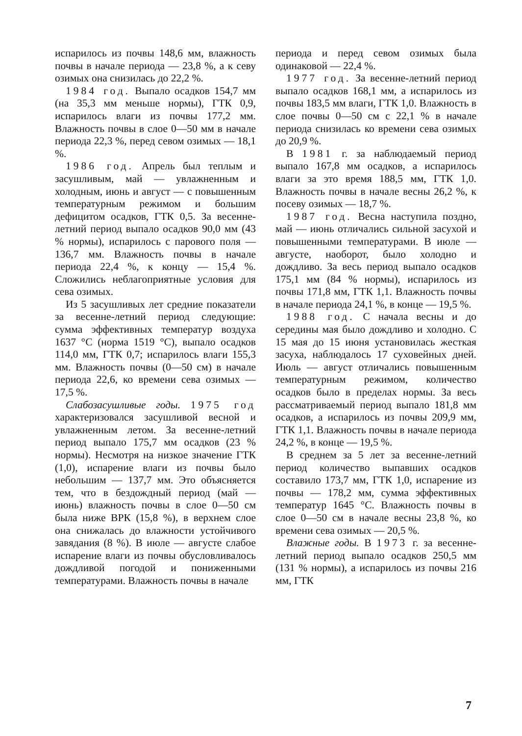испарилось из почвы 148,6 мм, влажность почвы в начале периода — 23,8 %, а к севу озимых она снизилась до 22,2 %.
1984 год. Выпало осадков 154,7 мм (на 35,3 мм меньше нормы), ГТК 0,9, испарилось влаги из почвы 177,2 мм. Влажность почвы в слое 0—50 мм в начале периода 22,3 %, перед севом озимых — 18,1 %.
1986 год. Апрель был теплым и засушливым, май — увлажненным и холодным, июнь и август — с повышенным температурным режимом и большим дефицитом осадков, ГТК 0,5. За весенне-летний период выпало осадков 90,0 мм (43 % нормы), испарилось с парового поля — 136,7 мм. Влажность почвы в начале периода 22,4 %, к концу — 15,4 %. Сложились неблагоприятные условия для сева озимых.
Из 5 засушливых лет средние показатели за весенне-летний период следующие: сумма эффективных температур воздуха 1637 °С (норма 1519 °С), выпало осадков 114,0 мм, ГТК 0,7; испарилось влаги 155,3 мм. Влажность почвы (0—50 см) в начале периода 22,6, ко времени сева озимых — 17,5 %.
Слабозасушливые годы. 1975 год характеризовался засушливой весной и увлажненным летом. За весенне-летний период выпало 175,7 мм осадков (23 % нормы). Несмотря на низкое значение ГТК (1,0), испарение влаги из почвы было небольшим — 137,7 мм. Это объясняется тем, что в бездождный период (май — июнь) влажность почвы в слое 0—50 см была ниже ВРК (15,8 %), в верхнем слое она снижалась до влажности устойчивого завядания (8 %). В июле — августе слабое испарение влаги из почвы обусловливалось дождливой погодой и пониженными температурами. Влажность почвы в начале
периода и перед севом озимых была одинаковой — 22,4 %.
1977 год. За весенне-летний период выпало осадков 168,1 мм, а испарилось из почвы 183,5 мм влаги, ГТК 1,0. Влажность в слое почвы 0—50 см с 22,1 % в начале периода снизилась ко времени сева озимых до 20,9 %.
В 1981 г. за наблюдаемый период выпало 167,8 мм осадков, а испарилось влаги за это время 188,5 мм, ГТК 1,0. Влажность почвы в начале весны 26,2 %, к посеву озимых — 18,7 %.
1987 год. Весна наступила поздно, май — июнь отличались сильной засухой и повышенными температурами. В июле — августе, наоборот, было холодно и дождливо. За весь период выпало осадков 175,1 мм (84 % нормы), испарилось из почвы 171,8 мм, ГТК 1,1. Влажность почвы в начале периода 24,1 %, в конце — 19,5 %.
1988 год. С начала весны и до середины мая было дождливо и холодно. С 15 мая до 15 июня установилась жесткая засуха, наблюдалось 17 суховейных дней. Июль — август отличались повышенным температурным режимом, количество осадков было в пределах нормы. За весь рассматриваемый период выпало 181,8 мм осадков, а испарилось из почвы 209,9 мм, ГТК 1,1. Влажность почвы в начале периода 24,2 %, в конце — 19,5 %.
В среднем за 5 лет за весенне-летний период количество выпавших осадков составило 173,7 мм, ГТК 1,0, испарение из почвы — 178,2 мм, сумма эффективных температур 1645 °С. Влажность почвы в слое 0—50 см в начале весны 23,8 %, ко времени сева озимых — 20,5 %.
Влажные годы. В 1973 г. за весенне-летний период выпало осадков 250,5 мм (131 % нормы), а испарилось из почвы 216 мм, ГТК
7